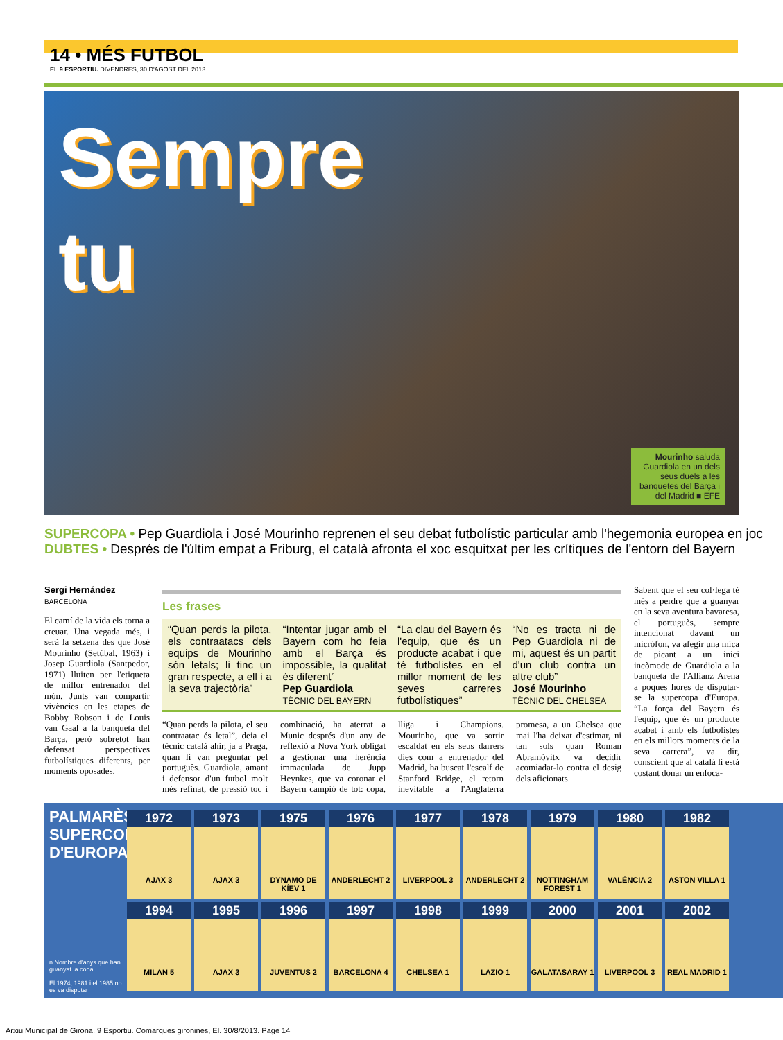14 • MÉS FUTBOL
EL 9 ESPORTIU. DIVENDRES, 30 D'AGOST DEL 2013
Sempre
tu
Mourinho saluda Guardiola en un dels seus duels a les banquetes del Barça i del Madrid ■ EFE
SUPERCOPA • Pep Guardiola i José Mourinho reprenen el seu debat futbolístic particular amb l'hegemonia europea en joc
DUBTES • Després de l'últim empat a Friburg, el català afronta el xoc esquitxat per les crítiques de l'entorn del Bayern
Sergi Hernández
BARCELONA
El camí de la vida els torna a creuar. Una vegada més, i serà la setzena des que José Mourinho (Setúbal, 1963) i Josep Guardiola (Santpedor, 1971) lluiten per l'etiqueta de millor entrenador del món. Junts van compartir vivències en les etapes de Bobby Robson i de Louis van Gaal a la banqueta del Barça, però sobretot han defensat perspectives futbolístiques diferents, per moments oposades.
Les frases
“Quan perds la pilota, els contraatacs dels equips de Mourinho són letals; li tinc un gran respecte, a ell i a la seva trajectòria”
“Intentar jugar amb el Bayern com ho feia amb el Barça és impossible, la qualitat és diferent”
Pep Guardiola
TÈCNIC DEL BAYERN
“La clau del Bayern és l'equip, que és un producte acabat i que té futbolistes en el millor moment de les seves carreres futbolístiques”
“No es tracta ni de Pep Guardiola ni de mi, aquest és un partit d'un club contra un altre club”
José Mourinho
TÈCNIC DEL CHELSEA
“Quan perds la pilota, el seu contraatac és letal”, deia el tècnic català ahir, ja a Praga, quan li van preguntar pel portuguès. Guardiola, amant i defensor d'un futbol molt més refinat, de pressió toc i combinació, ha aterrat a Munic després d'un any de reflexió a Nova York obligat a gestionar una herència immaculada de Jupp Heynkes, que va coronar el Bayern campió de tot: copa, lliga i Champions. Mourinho, que va sortir escaldat en els seus darrers dies com a entrenador del Madrid, ha buscat l'escalf de Stanford Bridge, el retorn inevitable a l'Anglaterra promesa, a un Chelsea que mai l'ha deixat d'estimar, ni tan sols quan Roman Abramóvitx va decidir acomiadar-lo contra el desig dels aficionats.
Sabent que el seu col·lega té més a perdre que a guanyar en la seva aventura bavaresa, el portuguès, sempre intencionat davant un micròfon, va afegir una mica de picant a un inici incòmode de Guardiola a la banqueta de l'Allianz Arena a poques hores de disputar-se la supercopa d'Europa. “La força del Bayern és l'equip, que és un producte acabat i amb els futbolistes en els millors moments de la seva carrera”, va dir, conscient que al català li està costant donar un enfoca-
PALMARÈS SUPERCOPA D'EUROPA
n Nombre d'anys que han guanyat la copa
El 1974, 1981 i el 1985 no es va disputar
| 1972 AJAX 3 | 1973 AJAX 3 | 1975 DYNAMO DE KÍEV 1 | 1976 ANDERLECHT 2 | 1977 LIVERPOOL 3 | 1978 ANDERLECHT 2 | 1979 NOTTINGHAM FOREST 1 | 1980 VALÈNCIA 2 | 1982 ASTON VILLA 1 |
| 1994 MILAN 5 | 1995 AJAX 3 | 1996 JUVENTUS 2 | 1997 BARCELONA 4 | 1998 CHELSEA 1 | 1999 LAZIO 1 | 2000 GALATASARAY 1 | 2001 LIVERPOOL 3 | 2002 REAL MADRID 1 |
Arxiu Municipal de Girona. 9 Esportiu. Comarques gironines, El. 30/8/2013. Page 14